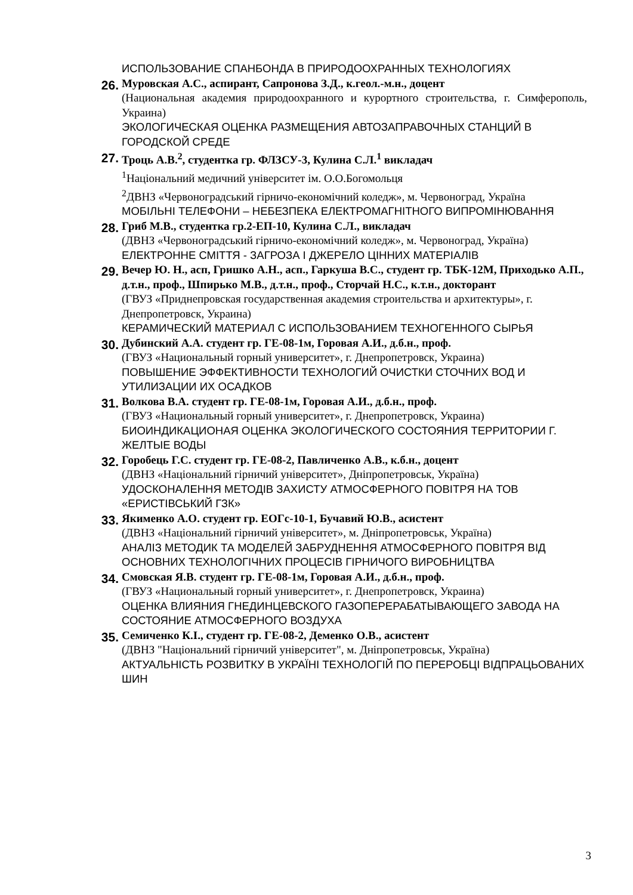ИСПОЛЬЗОВАНИЕ СПАНБОНДА В ПРИРОДООХРАННЫХ ТЕХНОЛОГИЯХ
26.
Муровская А.С., аспирант, Сапронова З.Д., к.геол.-м.н., доцент
(Национальная академия природоохранного и курортного строительства, г. Симферополь, Украина)
ЭКОЛОГИЧЕСКАЯ ОЦЕНКА РАЗМЕЩЕНИЯ АВТОЗАПРАВОЧНЫХ СТАНЦИЙ В ГОРОДСКОЙ СРЕДЕ
27.
Троць А.В.<sup>2</sup>, студентка гр. ФЛЗСУ-3, Кулина С.Л.<sup>1</sup> викладач
<sup>1</sup> Національний медичний університет ім. О.О.Богомольця
<sup>2</sup> ДВНЗ «Червоноградський гірничо-економічний коледж», м. Червоноград, Україна
МОБІЛЬНІ ТЕЛЕФОНИ – НЕБЕЗПЕКА ЕЛЕКТРОМАГНІТНОГО ВИПРОМІНЮВАННЯ
28.
Гриб М.В., студентка гр.2-ЕП-10, Кулина С.Л., викладач
(ДВНЗ «Червоноградський гірничо-економічний коледж», м. Червоноград, Україна)
ЕЛЕКТРОННЕ СМІТТЯ - ЗАГРОЗА І ДЖЕРЕЛО ЦІННИХ МАТЕРІАЛІВ
29.
Вечер Ю. Н., асп, Гришко А.Н., асп., Гаркуша В.С., студент гр. ТБК-12М, Приходько А.П., д.т.н., проф., Шпирько М.В., д.т.н., проф., Сторчай Н.С., к.т.н., докторант
(ГВУЗ «Приднепровская государственная академия строительства и архитектуры», г. Днепропетровск, Украина)
КЕРАМИЧЕСКИЙ МАТЕРИАЛ С ИСПОЛЬЗОВАНИЕМ ТЕХНОГЕННОГО СЫРЬЯ
30.
Дубинский А.А. студент гр. ГЕ-08-1м, Горовая А.И., д.б.н., проф.
(ГВУЗ «Национальный горный университет», г. Днепропетровск, Украина)
ПОВЫШЕНИЕ ЭФФЕКТИВНОСТИ ТЕХНОЛОГИЙ ОЧИСТКИ СТОЧНИХ ВОД И УТИЛИЗАЦИИ ИХ ОСАДКОВ
31.
Волкова В.А. студент гр. ГЕ-08-1м, Горовая А.И., д.б.н., проф.
(ГВУЗ «Национальный горный университет», г. Днепропетровск, Украина)
БИОИНДИКАЦИОНАЯ ОЦЕНКА ЭКОЛОГИЧЕСКОГО СОСТОЯНИЯ ТЕРРИТОРИИ Г. ЖЕЛТЫЕ ВОДЫ
32.
Горобець Г.С. студент гр. ГЕ-08-2, Павличенко А.В., к.б.н., доцент
(ДВНЗ «Національний гірничий університет», Дніпропетровськ, Україна)
УДОСКОНАЛЕННЯ МЕТОДІВ ЗАХИСТУ АТМОСФЕРНОГО ПОВІТРЯ НА ТОВ «ЕРИСТІВСЬКИЙ ГЗК»
33.
Якименко А.О. студент гр. ЕОГс-10-1, Бучавий Ю.В., асистент
(ДВНЗ «Національний гірничий університет», м. Дніпропетровськ, Україна)
АНАЛІЗ МЕТОДИК ТА МОДЕЛЕЙ ЗАБРУДНЕННЯ АТМОСФЕРНОГО ПОВІТРЯ ВІД ОСНОВНИХ ТЕХНОЛОГІЧНИХ ПРОЦЕСІВ ГІРНИЧОГО ВИРОБНИЦТВА
34.
Смовская Я.В. студент гр. ГЕ-08-1м, Горовая А.И., д.б.н., проф.
(ГВУЗ «Национальный горный университет», г. Днепропетровск, Украина)
ОЦЕНКА ВЛИЯНИЯ ГНЕДИНЦЕВСКОГО ГАЗОПЕРЕРАБАТЫВАЮЩЕГО ЗАВОДА НА СОСТОЯНИЕ АТМОСФЕРНОГО ВОЗДУХА
35.
Семиченко К.І., студент гр. ГЕ-08-2, Деменко О.В., асистент
(ДВНЗ "Національний гірничий університет", м. Дніпропетровськ, Україна)
АКТУАЛЬНІСТЬ РОЗВИТКУ В УКРАЇНІ ТЕХНОЛОГІЙ ПО ПЕРЕРОБЦІ ВІДПРАЦЬОВАНИХ ШИН
3